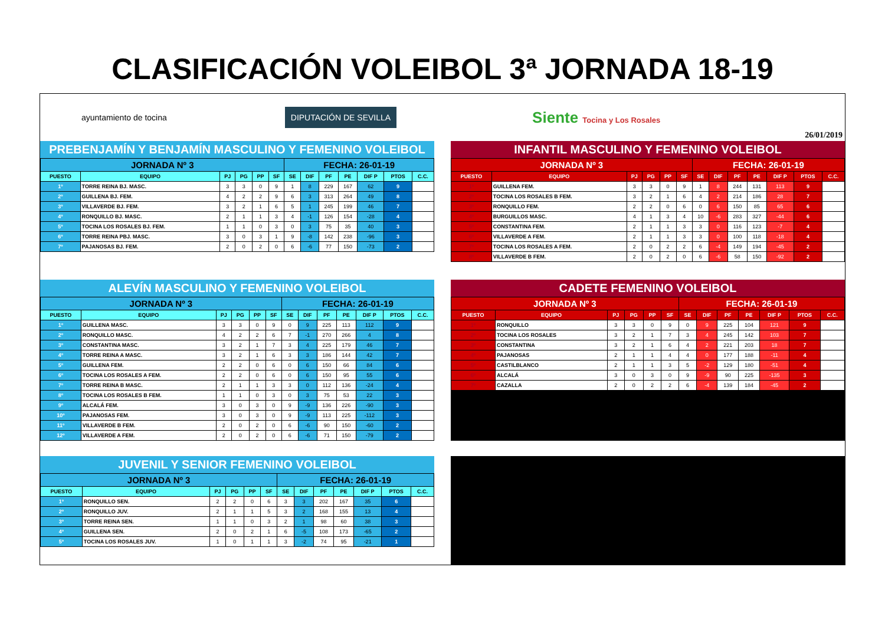CLASIFICACIÓN VOLEIBOL 3ª JORNADA 18-19
ayuntamiento de tocina
DIPUTACIÓN DE SEVILLA
Siente Tocina y Los Rosales
26/01/2019
PREBENJAMÍN Y BENJAMÍN MASCULINO Y FEMENINO VOLEIBOL
| JORNADA Nº 3 | | | | | | FECHA: 26-01-19 | | | | | | |
| PUESTO | EQUIPO | PJ | PG | PP | SF | SE | DIF | PF | PE | DIF P | PTOS | C.C. |
| 1º | TORRE REINA BJ. MASC. | 3 | 3 | 0 | 9 | 1 | 8 | 229 | 167 | 62 | 9 | |
| 2º | GUILLENA BJ. FEM. | 4 | 2 | 2 | 9 | 6 | 3 | 313 | 264 | 49 | 8 | |
| 3º | VILLAVERDE BJ. FEM. | 3 | 2 | 1 | 6 | 5 | 1 | 245 | 199 | 46 | 7 | |
| 4º | RONQUILLO BJ. MASC. | 2 | 1 | 1 | 3 | 4 | -1 | 126 | 154 | -28 | 4 | |
| 5º | TOCINA LOS ROSALES BJ. FEM. | 1 | 1 | 0 | 3 | 0 | 3 | 75 | 35 | 40 | 3 | |
| 6º | TORRE REINA PBJ. MASC. | 3 | 0 | 3 | 1 | 9 | -8 | 142 | 238 | -96 | 3 | |
| 7º | PAJANOSAS BJ. FEM. | 2 | 0 | 2 | 0 | 6 | -6 | 77 | 150 | -73 | 2 | |
INFANTIL MASCULINO Y FEMENINO VOLEIBOL
| JORNADA Nº 3 | | | | | | FECHA: 26-01-19 | | | | | | |
| PUESTO | EQUIPO | PJ | PG | PP | SF | SE | DIF | PF | PE | DIF P | PTOS | C.C. |
| 1º | GUILLENA FEM. | 3 | 3 | 0 | 9 | 1 | 8 | 244 | 131 | 113 | 9 | |
| 2º | TOCINA LOS ROSALES B FEM. | 3 | 2 | 1 | 6 | 4 | 2 | 214 | 186 | 28 | 7 | |
| 3º | RONQUILLO FEM. | 2 | 2 | 0 | 6 | 0 | 6 | 150 | 85 | 65 | 6 | |
| 4º | BURGUILLOS MASC. | 4 | 1 | 3 | 4 | 10 | -6 | 283 | 327 | -44 | 6 | |
| 5º | CONSTANTINA FEM. | 2 | 1 | 1 | 3 | 3 | 0 | 116 | 123 | -7 | 4 | |
| 6º | VILLAVERDE A FEM. | 2 | 1 | 1 | 3 | 3 | 0 | 100 | 118 | -18 | 4 | |
| 7º | TOCINA LOS ROSALES A FEM. | 2 | 0 | 2 | 2 | 6 | -4 | 149 | 194 | -45 | 2 | |
| 8º | VILLAVERDE B FEM. | 2 | 0 | 2 | 0 | 6 | -6 | 58 | 150 | -92 | 2 | |
ALEVÍN MASCULINO Y FEMENINO VOLEIBOL
| JORNADA Nº 3 | | | | | | FECHA: 26-01-19 | | | | | | |
| PUESTO | EQUIPO | PJ | PG | PP | SF | SE | DIF | PF | PE | DIF P | PTOS | C.C. |
| 1º | GUILLENA MASC. | 3 | 3 | 0 | 9 | 0 | 9 | 225 | 113 | 112 | 9 | |
| 2º | RONQUILLO MASC. | 4 | 2 | 2 | 6 | 7 | -1 | 270 | 266 | 4 | 8 | |
| 3º | CONSTANTINA MASC. | 3 | 2 | 1 | 7 | 3 | 4 | 225 | 179 | 46 | 7 | |
| 4º | TORRE REINA A MASC. | 3 | 2 | 1 | 6 | 3 | 3 | 186 | 144 | 42 | 7 | |
| 5º | GUILLENA FEM. | 2 | 2 | 0 | 6 | 0 | 6 | 150 | 66 | 84 | 6 | |
| 6º | TOCINA LOS ROSALES A FEM. | 2 | 2 | 0 | 6 | 0 | 6 | 150 | 95 | 55 | 6 | |
| 7º | TORRE REINA B MASC. | 2 | 1 | 1 | 3 | 3 | 0 | 112 | 136 | -24 | 4 | |
| 8º | TOCINA LOS ROSALES B FEM. | 1 | 1 | 0 | 3 | 0 | 3 | 75 | 53 | 22 | 3 | |
| 9º | ALCALÁ FEM. | 3 | 0 | 3 | 0 | 9 | -9 | 136 | 226 | -90 | 3 | |
| 10º | PAJANOSAS FEM. | 3 | 0 | 3 | 0 | 9 | -9 | 113 | 225 | -112 | 3 | |
| 11º | VILLAVERDE B FEM. | 2 | 0 | 2 | 0 | 6 | -6 | 90 | 150 | -60 | 2 | |
| 12º | VILLAVERDE A FEM. | 2 | 0 | 2 | 0 | 6 | -6 | 71 | 150 | -79 | 2 | |
CADETE FEMENINO VOLEIBOL
| JORNADA Nº 3 | | | | | | FECHA: 26-01-19 | | | | | | |
| PUESTO | EQUIPO | PJ | PG | PP | SF | SE | DIF | PF | PE | DIF P | PTOS | C.C. |
| 1º | RONQUILLO | 3 | 3 | 0 | 9 | 0 | 9 | 225 | 104 | 121 | 9 | |
| 2º | TOCINA LOS ROSALES | 3 | 2 | 1 | 7 | 3 | 4 | 245 | 142 | 103 | 7 | |
| 3º | CONSTANTINA | 3 | 2 | 1 | 6 | 4 | 2 | 221 | 203 | 18 | 7 | |
| 4º | PAJANOSAS | 2 | 1 | 1 | 4 | 4 | 0 | 177 | 188 | -11 | 4 | |
| 5º | CASTILBLANCO | 2 | 1 | 1 | 3 | 5 | -2 | 129 | 180 | -51 | 4 | |
| 6º | ALCALÁ | 3 | 0 | 3 | 0 | 9 | -9 | 90 | 225 | -135 | 3 | |
| 7º | CAZALLA | 2 | 0 | 2 | 2 | 6 | -4 | 139 | 184 | -45 | 2 | |
JUVENIL Y SENIOR FEMENINO VOLEIBOL
| JORNADA Nº 3 | | | | | | FECHA: 26-01-19 | | | | | | |
| PUESTO | EQUIPO | PJ | PG | PP | SF | SE | DIF | PF | PE | DIF P | PTOS | C.C. |
| 1º | RONQUILLO SEN. | 2 | 2 | 0 | 6 | 3 | 3 | 202 | 167 | 35 | 6 | |
| 2º | RONQUILLO JUV. | 2 | 1 | 1 | 5 | 3 | 2 | 168 | 155 | 13 | 4 | |
| 3º | TORRE REINA SEN. | 1 | 1 | 0 | 3 | 2 | 1 | 98 | 60 | 38 | 3 | |
| 4º | GUILLENA SEN. | 2 | 0 | 2 | 1 | 6 | -5 | 108 | 173 | -65 | 2 | |
| 5º | TOCINA LOS ROSALES JUV. | 1 | 0 | 1 | 1 | 3 | -2 | 74 | 95 | -21 | 1 | |